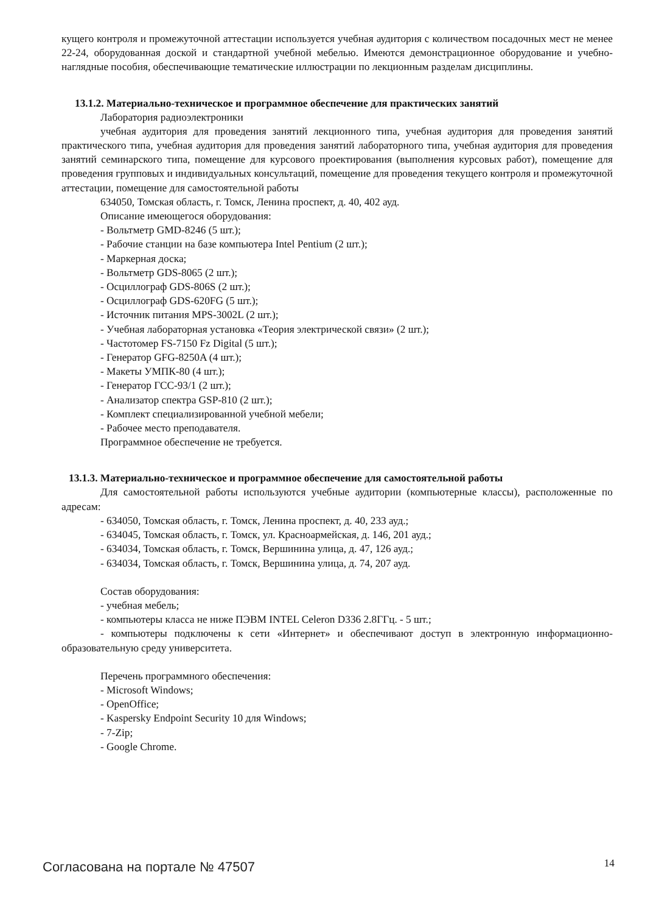кущего контроля и промежуточной аттестации используется учебная аудитория с количеством посадочных мест не менее 22-24, оборудованная доской и стандартной учебной мебелью. Имеются демонстрационное оборудование и учебно-наглядные пособия, обеспечивающие тематические иллюстрации по лекционным разделам дисциплины.
13.1.2. Материально-техническое и программное обеспечение для практических занятий
Лаборатория радиоэлектроники
учебная аудитория для проведения занятий лекционного типа, учебная аудитория для проведения занятий практического типа, учебная аудитория для проведения занятий лабораторного типа, учебная аудитория для проведения занятий семинарского типа, помещение для курсового проектирования (выполнения курсовых работ), помещение для проведения групповых и индивидуальных консультаций, помещение для проведения текущего контроля и промежуточной аттестации, помещение для самостоятельной работы
634050, Томская область, г. Томск, Ленина проспект, д. 40, 402 ауд.
Описание имеющегося оборудования:
- Вольтметр GMD-8246 (5 шт.);
- Рабочие станции на базе компьютера Intel Pentium (2 шт.);
- Маркерная доска;
- Вольтметр GDS-8065 (2 шт.);
- Осциллограф GDS-806S (2 шт.);
- Осциллограф GDS-620FG (5 шт.);
- Источник питания MPS-3002L (2 шт.);
- Учебная лабораторная установка «Теория электрической связи» (2 шт.);
- Частотомер FS-7150 Fz Digital (5 шт.);
- Генератор GFG-8250A (4 шт.);
- Макеты УМПК-80 (4 шт.);
- Генератор ГСС-93/1 (2 шт.);
- Анализатор спектра GSP-810 (2 шт.);
- Комплект специализированной учебной мебели;
- Рабочее место преподавателя.
Программное обеспечение не требуется.
13.1.3. Материально-техническое и программное обеспечение для самостоятельной работы
Для самостоятельной работы используются учебные аудитории (компьютерные классы), расположенные по адресам:
- 634050, Томская область, г. Томск, Ленина проспект, д. 40, 233 ауд.;
- 634045, Томская область, г. Томск, ул. Красноармейская, д. 146, 201 ауд.;
- 634034, Томская область, г. Томск, Вершинина улица, д. 47, 126 ауд.;
- 634034, Томская область, г. Томск, Вершинина улица, д. 74, 207 ауд.
Состав оборудования:
- учебная мебель;
- компьютеры класса не ниже ПЭВМ INTEL Celeron D336 2.8ГГц. - 5 шт.;
- компьютеры подключены к сети «Интернет» и обеспечивают доступ в электронную информационно-образовательную среду университета.
Перечень программного обеспечения:
- Microsoft Windows;
- OpenOffice;
- Kaspersky Endpoint Security 10 для Windows;
- 7-Zip;
- Google Chrome.
Согласована на портале № 47507 14